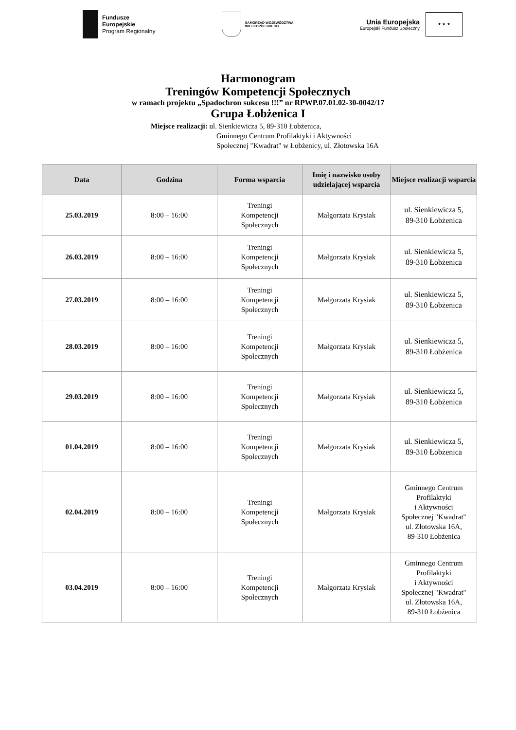Fundusze
Europejskie
Program Regionalny
SAMORZĄD WOJEWÓDZTWA
WIELKOPOLSKIEGO
Unia Europejska
Europejski Fundusz Społeczny
★ ★ ★
Harmonogram
Treningów Kompetencji Społecznych
w ramach projektu „Spadochron sukcesu !!!” nr RPWP.07.01.02-30-0042/17
Grupa Łobżenica I
Miejsce realizacji: ul. Sienkiewicza 5, 89-310 Łobżenica,
Gminnego Centrum Profilaktyki i Aktywności
Społecznej "Kwadrat" w Łobżenicy, ul. Złotowska 16A
| Data | Godzina | Forma wsparcia | Imię i nazwisko osoby udzielającej wsparcia | Miejsce realizacji wsparcia |
| --- | --- | --- | --- | --- |
| 25.03.2019 | 8:00 – 16:00 | Treningi Kompetencji Społecznych | Małgorzata Krysiak | ul. Sienkiewicza 5, 89-310 Łobżenica |
| 26.03.2019 | 8:00 – 16:00 | Treningi Kompetencji Społecznych | Małgorzata Krysiak | ul. Sienkiewicza 5, 89-310 Łobżenica |
| 27.03.2019 | 8:00 – 16:00 | Treningi Kompetencji Społecznych | Małgorzata Krysiak | ul. Sienkiewicza 5, 89-310 Łobżenica |
| 28.03.2019 | 8:00 – 16:00 | Treningi Kompetencji Społecznych | Małgorzata Krysiak | ul. Sienkiewicza 5, 89-310 Łobżenica |
| 29.03.2019 | 8:00 – 16:00 | Treningi Kompetencji Społecznych | Małgorzata Krysiak | ul. Sienkiewicza 5, 89-310 Łobżenica |
| 01.04.2019 | 8:00 – 16:00 | Treningi Kompetencji Społecznych | Małgorzata Krysiak | ul. Sienkiewicza 5, 89-310 Łobżenica |
| 02.04.2019 | 8:00 – 16:00 | Treningi Kompetencji Społecznych | Małgorzata Krysiak | Gminnego Centrum Profilaktyki i Aktywności Społecznej "Kwadrat" ul. Złotowska 16A, 89-310 Łobżenica |
| 03.04.2019 | 8:00 – 16:00 | Treningi Kompetencji Społecznych | Małgorzata Krysiak | Gminnego Centrum Profilaktyki i Aktywności Społecznej "Kwadrat" ul. Złotowska 16A, 89-310 Łobżenica |